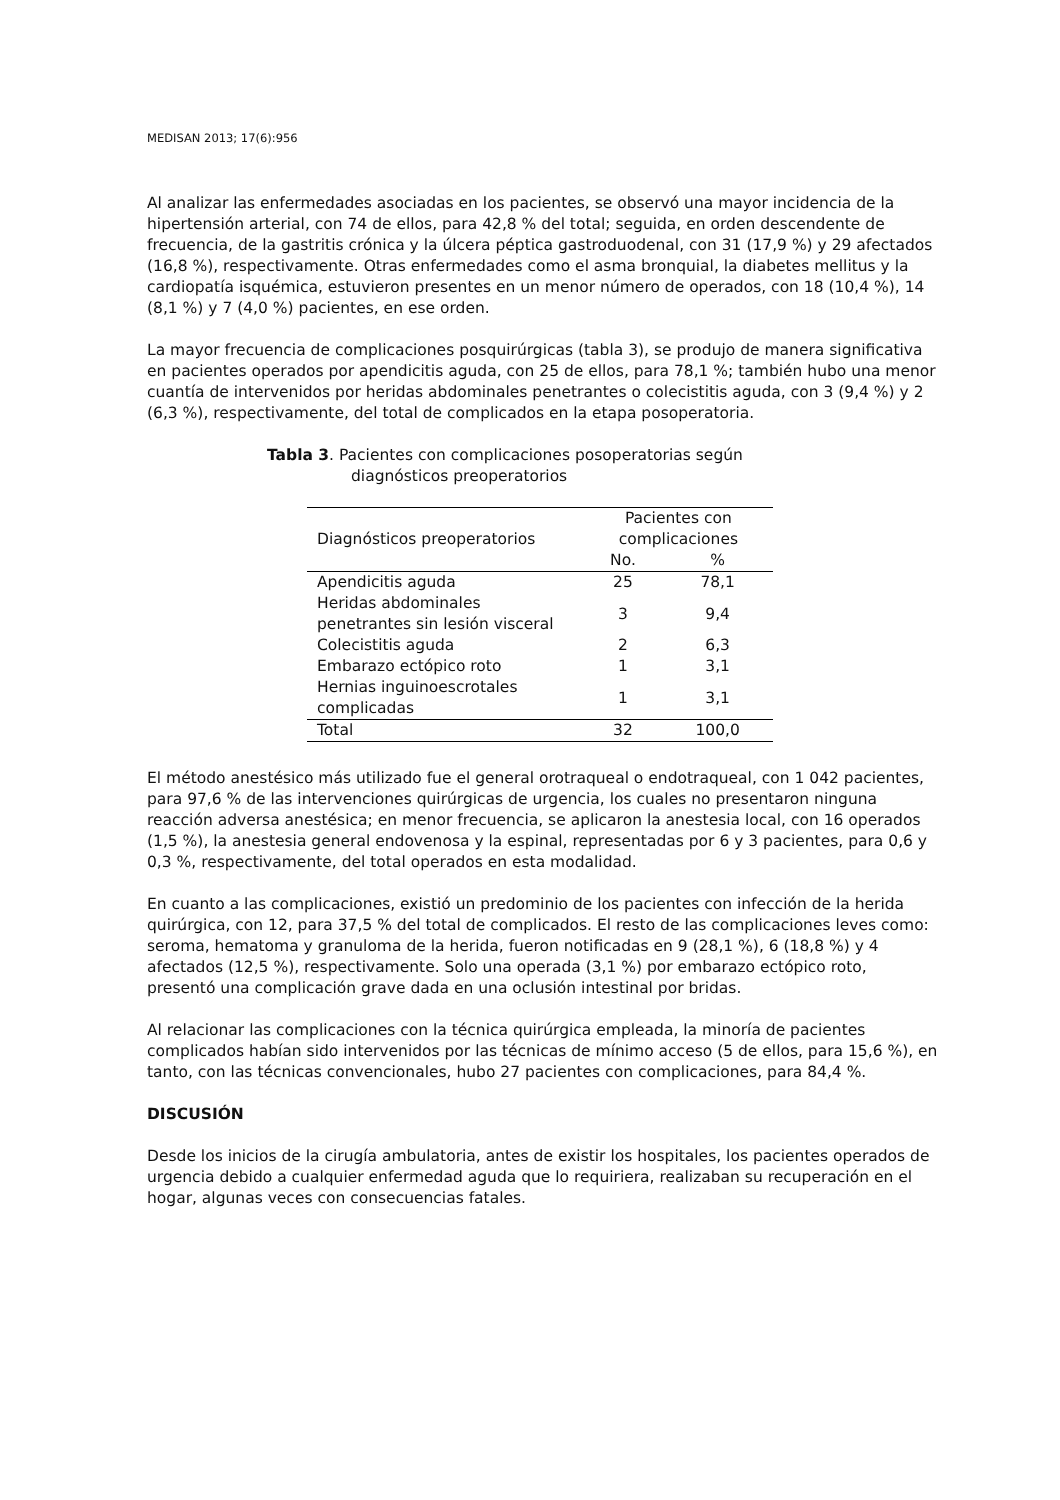MEDISAN 2013; 17(6):956
Al analizar las enfermedades asociadas en los pacientes, se observó una mayor incidencia de la hipertensión arterial, con 74 de ellos, para 42,8 % del total; seguida, en orden descendente de frecuencia, de la gastritis crónica y la úlcera péptica gastroduodenal, con 31 (17,9 %) y 29 afectados (16,8 %), respectivamente. Otras enfermedades como el asma bronquial, la diabetes mellitus y la cardiopatía isquémica, estuvieron presentes en un menor número de operados, con 18 (10,4 %), 14 (8,1 %) y 7 (4,0 %) pacientes, en ese orden.
La mayor frecuencia de complicaciones posquirúrgicas (tabla 3), se produjo de manera significativa en pacientes operados por apendicitis aguda, con 25 de ellos, para 78,1 %; también hubo una menor cuantía de intervenidos por heridas abdominales penetrantes o colecistitis aguda, con 3 (9,4 %) y 2 (6,3 %), respectivamente, del total de complicados en la etapa posoperatoria.
Tabla 3. Pacientes con complicaciones posoperatorias según
diagnósticos preoperatorios
| Diagnósticos preoperatorios | Pacientes con complicaciones | |
| --- | --- | --- |
| | No. | % |
| Apendicitis aguda | 25 | 78,1 |
| Heridas abdominales penetrantes sin lesión visceral | 3 | 9,4 |
| Colecistitis aguda | 2 | 6,3 |
| Embarazo ectópico roto | 1 | 3,1 |
| Hernias inguinoescrotales complicadas | 1 | 3,1 |
| Total | 32 | 100,0 |
El método anestésico más utilizado fue el general orotraqueal o endotraqueal, con 1 042 pacientes, para 97,6 % de las intervenciones quirúrgicas de urgencia, los cuales no presentaron ninguna reacción adversa anestésica; en menor frecuencia, se aplicaron la anestesia local, con 16 operados (1,5 %), la anestesia general endovenosa y la espinal, representadas por 6 y 3 pacientes, para 0,6 y 0,3 %, respectivamente, del total operados en esta modalidad.
En cuanto a las complicaciones, existió un predominio de los pacientes con infección de la herida quirúrgica, con 12, para 37,5 % del total de complicados. El resto de las complicaciones leves como: seroma, hematoma y granuloma de la herida, fueron notificadas en 9 (28,1 %), 6 (18,8 %) y 4 afectados (12,5 %), respectivamente. Solo una operada (3,1 %) por embarazo ectópico roto, presentó una complicación grave dada en una oclusión intestinal por bridas.
Al relacionar las complicaciones con la técnica quirúrgica empleada, la minoría de pacientes complicados habían sido intervenidos por las técnicas de mínimo acceso (5 de ellos, para 15,6 %), en tanto, con las técnicas convencionales, hubo 27 pacientes con complicaciones, para 84,4 %.
DISCUSIÓN
Desde los inicios de la cirugía ambulatoria, antes de existir los hospitales, los pacientes operados de urgencia debido a cualquier enfermedad aguda que lo requiriera, realizaban su recuperación en el hogar, algunas veces con consecuencias fatales.